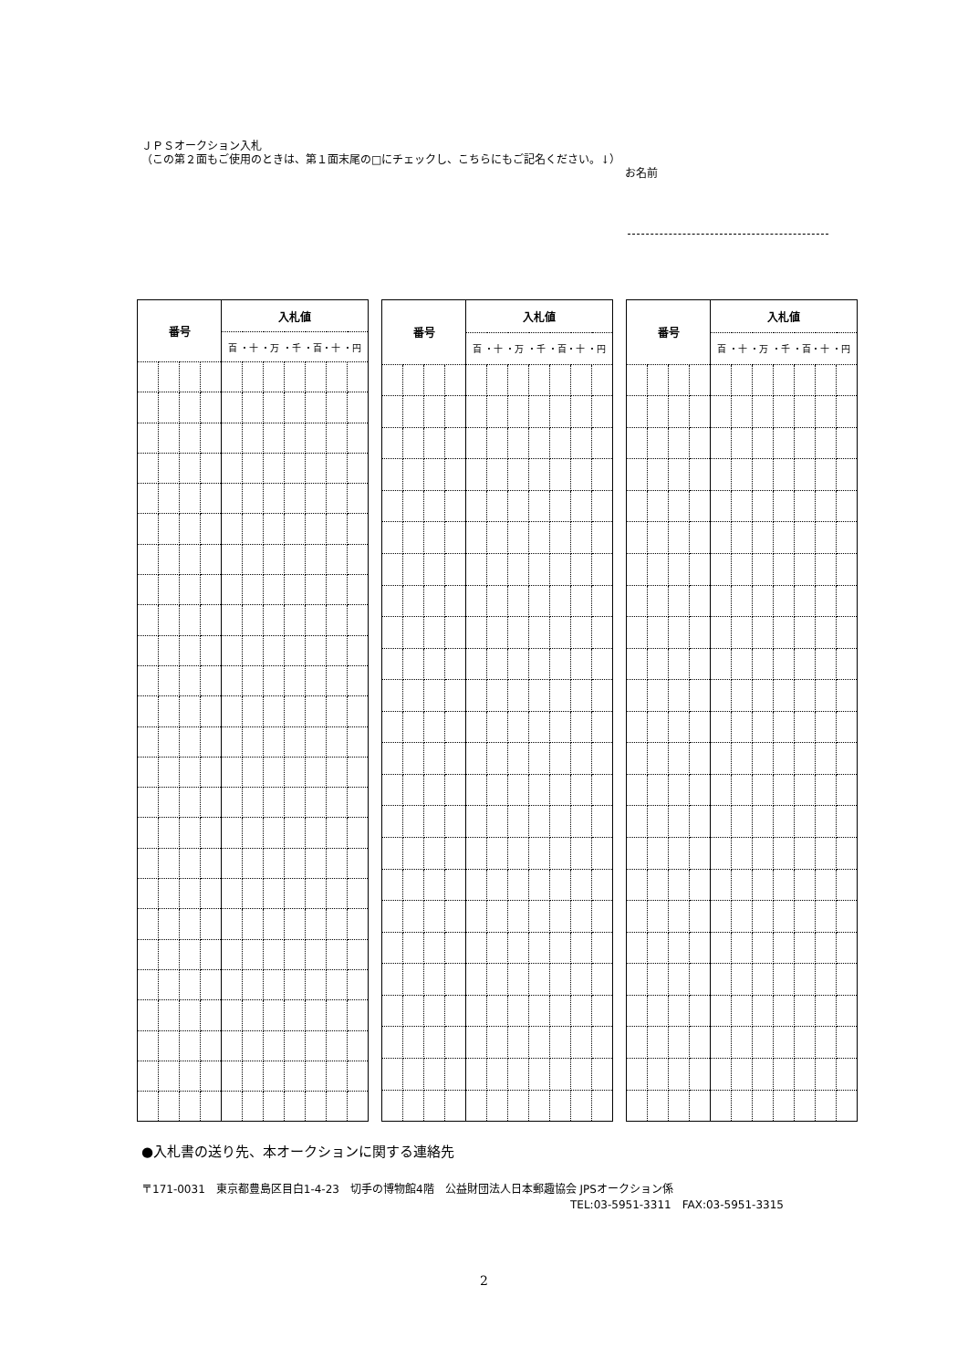ＪＰＳオークション入札
（この第２面もご使用のときは、第１面末尾の□にチェックし、こちらにもご記名ください。↓）
お名前
| 番号 | | | | 入札値 | | | | | | |
| --- | --- | --- | --- | --- | --- | --- | --- | --- | --- | --- |
| | | | | 百 ・十 ・万 ・千 ・百・十 ・円 | | | | | | |
| 番号 | | | | 入札値 | | | | | | |
| --- | --- | --- | --- | --- | --- | --- | --- | --- | --- | --- |
| | | | | 百 ・十 ・万 ・千 ・百・十 ・円 | | | | | | |
| 番号 | | | | 入札値 | | | | | | |
| --- | --- | --- | --- | --- | --- | --- | --- | --- | --- | --- |
| | | | | 百 ・十 ・万 ・千 ・百・十 ・円 | | | | | | |
●入札書の送り先、本オークションに関する連絡先
〒171-0031　東京都豊島区目白1-4-23　切手の博物館4階　公益財団法人日本郵趣協会 JPSオークション係
TEL:03-5951-3311　FAX:03-5951-3315
2